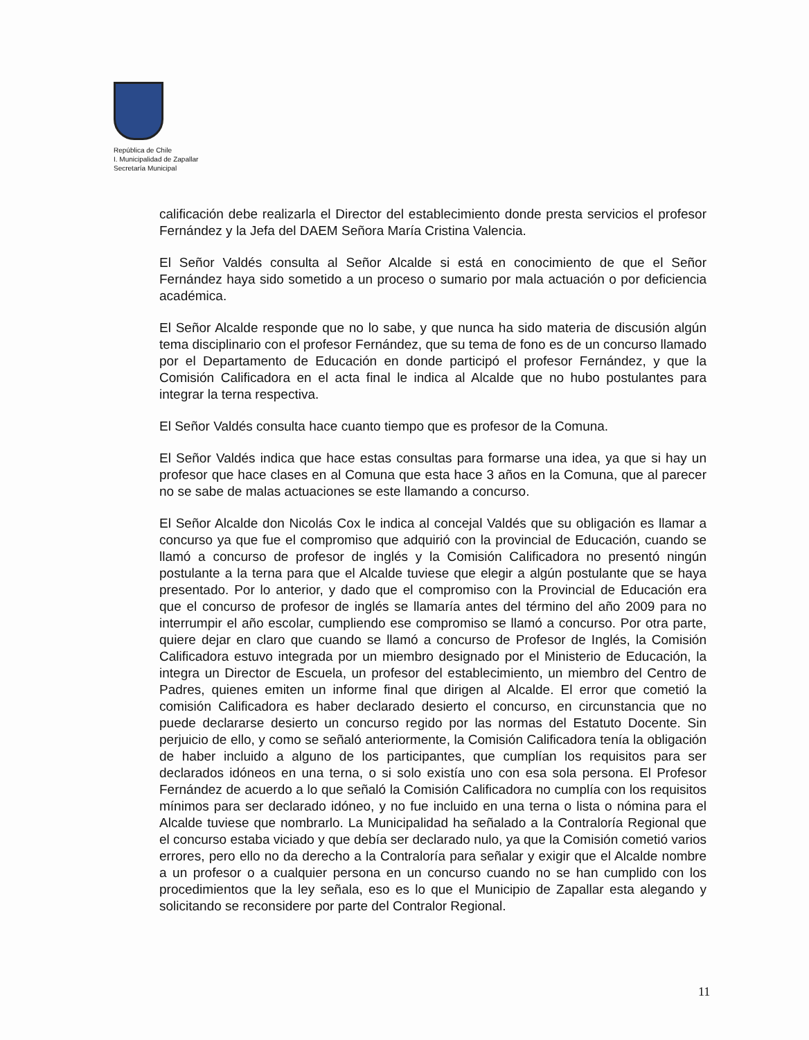República de Chile
I. Municipalidad de Zapallar
Secretaría Municipal
calificación debe realizarla el Director del establecimiento donde presta servicios el profesor Fernández y la Jefa del DAEM Señora María Cristina Valencia.
El Señor Valdés consulta al Señor Alcalde si está en conocimiento de que el Señor Fernández haya sido sometido a un proceso o sumario por mala actuación o por deficiencia académica.
El Señor Alcalde responde que no lo sabe, y que nunca ha sido materia de discusión algún tema disciplinario con el profesor Fernández, que su tema de fono es de un concurso llamado por el Departamento de Educación en donde participó el profesor Fernández, y que la Comisión Calificadora en el acta final le indica al Alcalde que no hubo postulantes para integrar la terna respectiva.
El Señor Valdés consulta hace cuanto tiempo que es profesor de la Comuna.
El Señor Valdés indica que hace estas consultas para formarse una idea, ya que si hay un profesor que hace clases en al Comuna que esta hace 3 años en la Comuna, que al parecer no se sabe de malas actuaciones se este llamando a concurso.
El Señor Alcalde don Nicolás Cox le indica al concejal Valdés que su obligación es llamar a concurso ya que fue el compromiso que adquirió con la provincial de Educación, cuando se llamó a concurso de profesor de inglés y la Comisión Calificadora no presentó ningún postulante a la terna para que el Alcalde tuviese que elegir a algún postulante que se haya presentado. Por lo anterior, y dado que el compromiso con la Provincial de Educación era que el concurso de profesor de inglés se llamaría antes del término del año 2009 para no interrumpir el año escolar, cumpliendo ese compromiso se llamó a concurso. Por otra parte, quiere dejar en claro que cuando se llamó a concurso de Profesor de Inglés, la Comisión Calificadora estuvo integrada por un miembro designado por el Ministerio de Educación, la integra un Director de Escuela, un profesor del establecimiento, un miembro del Centro de Padres, quienes emiten un informe final que dirigen al Alcalde. El error que cometió la comisión Calificadora es haber declarado desierto el concurso, en circunstancia que no puede declararse desierto un concurso regido por las normas del Estatuto Docente. Sin perjuicio de ello, y como se señaló anteriormente, la Comisión Calificadora tenía la obligación de haber incluido a alguno de los participantes, que cumplían los requisitos para ser declarados idóneos en una terna, o si solo existía uno con esa sola persona. El Profesor Fernández de acuerdo a lo que señaló la Comisión Calificadora no cumplía con los requisitos mínimos para ser declarado idóneo, y no fue incluido en una terna o lista o nómina para el Alcalde tuviese que nombrarlo. La Municipalidad ha señalado a la Contraloría Regional que el concurso estaba viciado y que debía ser declarado nulo, ya que la Comisión cometió varios errores, pero ello no da derecho a la Contraloría para señalar y exigir que el Alcalde nombre a un profesor o a cualquier persona en un concurso cuando no se han cumplido con los procedimientos que la ley señala, eso es lo que el Municipio de Zapallar esta alegando y solicitando se reconsidere por parte del Contralor Regional.
11